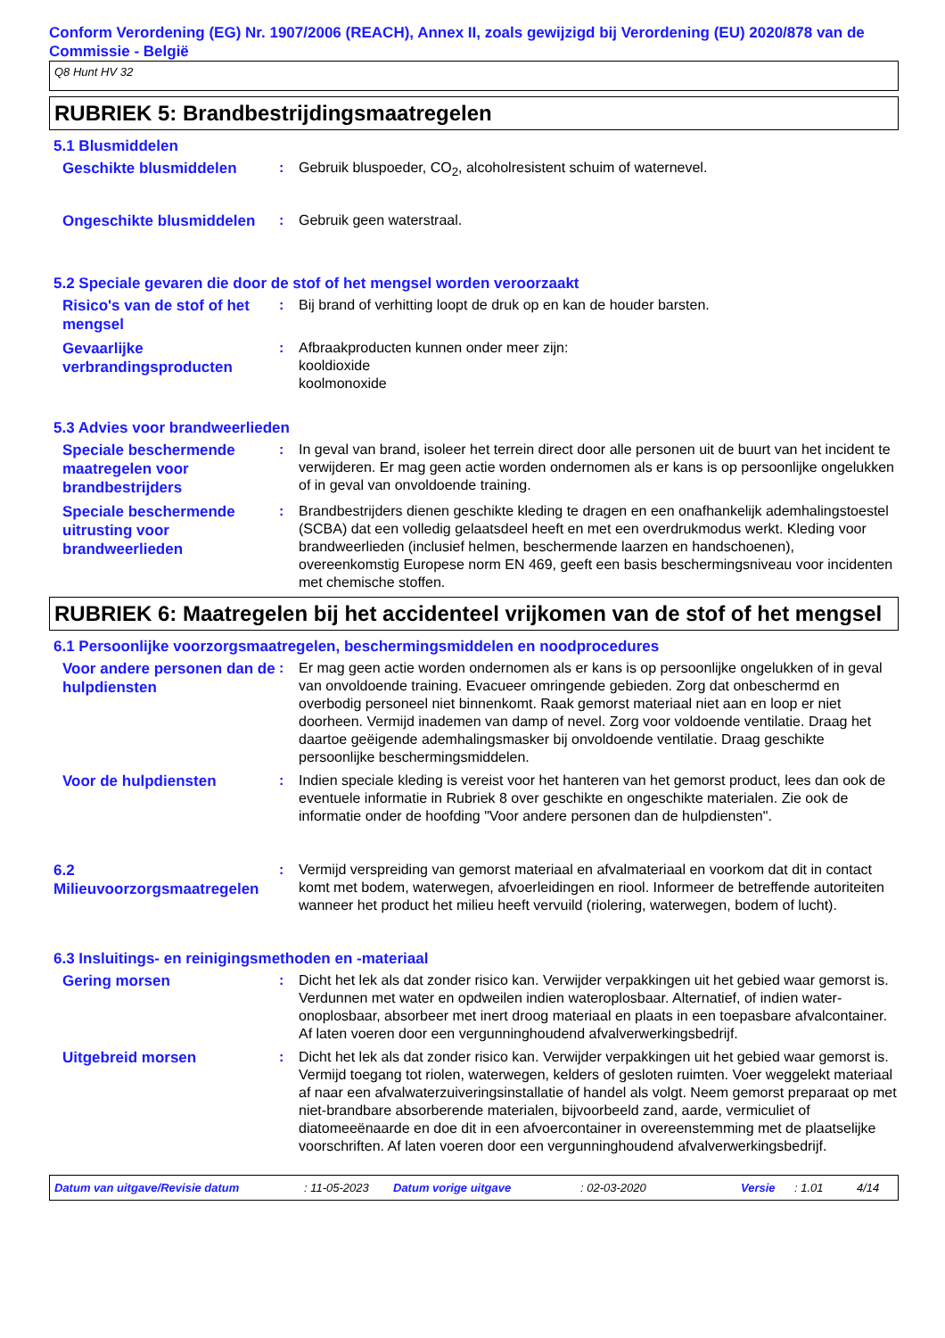Conform Verordening (EG) Nr. 1907/2006 (REACH), Annex II, zoals gewijzigd bij Verordening (EU) 2020/878 van de Commissie - België
Q8 Hunt HV 32
RUBRIEK 5: Brandbestrijdingsmaatregelen
5.1 Blusmiddelen
Geschikte blusmiddelen
: Gebruik bluspoeder, CO<sub>2</sub>, alcoholresistent schuim of waternevel.
Ongeschikte blusmiddelen
: Gebruik geen waterstraal.
5.2 Speciale gevaren die door de stof of het mengsel worden veroorzaakt
Risico's van de stof of het mengsel
: Bij brand of verhitting loopt de druk op en kan de houder barsten.
Gevaarlijke verbrandingsproducten
: Afbraakproducten kunnen onder meer zijn:
kooldioxide
koolmonoxide
5.3 Advies voor brandweerlieden
Speciale beschermende maatregelen voor brandbestrijders
: In geval van brand, isoleer het terrein direct door alle personen uit de buurt van het incident te verwijderen. Er mag geen actie worden ondernomen als er kans is op persoonlijke ongelukken of in geval van onvoldoende training.
Speciale beschermende uitrusting voor brandweerlieden
: Brandbestrijders dienen geschikte kleding te dragen en een onafhankelijk ademhalingstoestel (SCBA) dat een volledig gelaatsdeel heeft en met een overdrukmodus werkt. Kleding voor brandweerlieden (inclusief helmen, beschermende laarzen en handschoenen), overeenkomstig Europese norm EN 469, geeft een basis beschermingsniveau voor incidenten met chemische stoffen.
RUBRIEK 6: Maatregelen bij het accidenteel vrijkomen van de stof of het mengsel
6.1 Persoonlijke voorzorgsmaatregelen, beschermingsmiddelen en noodprocedures
Voor andere personen dan de hulpdiensten
: Er mag geen actie worden ondernomen als er kans is op persoonlijke ongelukken of in geval van onvoldoende training. Evacueer omringende gebieden. Zorg dat onbeschermd en overbodig personeel niet binnenkomt. Raak gemorst materiaal niet aan en loop er niet doorheen. Vermijd inademen van damp of nevel. Zorg voor voldoende ventilatie. Draag het daartoe geëigende ademhalingsmasker bij onvoldoende ventilatie. Draag geschikte persoonlijke beschermingsmiddelen.
Voor de hulpdiensten
: Indien speciale kleding is vereist voor het hanteren van het gemorst product, lees dan ook de eventuele informatie in Rubriek 8 over geschikte en ongeschikte materialen. Zie ook de informatie onder de hoofding "Voor andere personen dan de hulpdiensten".
6.2 Milieuvoorzorgsmaatregelen
: Vermijd verspreiding van gemorst materiaal en afvalmateriaal en voorkom dat dit in contact komt met bodem, waterwegen, afvoerleidingen en riool. Informeer de betreffende autoriteiten wanneer het product het milieu heeft vervuild (riolering, waterwegen, bodem of lucht).
6.3 Insluitings- en reinigingsmethoden en -materiaal
Gering morsen
: Dicht het lek als dat zonder risico kan. Verwijder verpakkingen uit het gebied waar gemorst is. Verdunnen met water en opdweilen indien wateroplosbaar. Alternatief, of indien water-onoplosbaar, absorbeer met inert droog materiaal en plaats in een toepasbare afvalcontainer. Af laten voeren door een vergunninghoudend afvalverwerkingsbedrijf.
Uitgebreid morsen
: Dicht het lek als dat zonder risico kan. Verwijder verpakkingen uit het gebied waar gemorst is. Vermijd toegang tot riolen, waterwegen, kelders of gesloten ruimten. Voer weggelekt materiaal af naar een afvalwaterzuiveringsinstallatie of handel als volgt. Neem gemorst preparaat op met niet-brandbare absorberende materialen, bijvoorbeeld zand, aarde, vermiculiet of diatomeeënaarde en doe dit in een afvoercontainer in overeenstemming met de plaatselijke voorschriften. Af laten voeren door een vergunninghoudend afvalverwerkingsbedrijf.
Datum van uitgave/Revisie datum: 11-05-2023 Datum vorige uitgave: 02-03-2020 Versie: 1.01 4/14